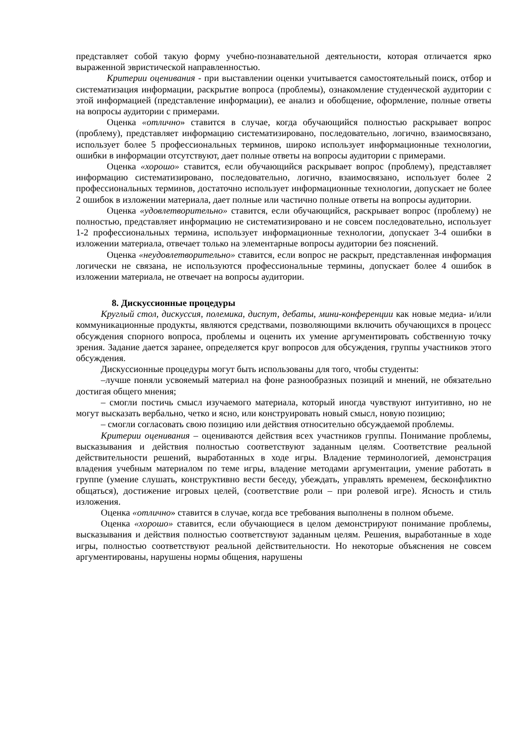представляет собой такую форму учебно-познавательной деятельности, которая отличается ярко выраженной эвристической направленностью.
Критерии оценивания - при выставлении оценки учитывается самостоятельный поиск, отбор и систематизация информации, раскрытие вопроса (проблемы), ознакомление студенческой аудитории с этой информацией (представление информации), ее анализ и обобщение, оформление, полные ответы на вопросы аудитории с примерами.
Оценка «отлично» ставится в случае, когда обучающийся полностью раскрывает вопрос (проблему), представляет информацию систематизировано, последовательно, логично, взаимосвязано, использует более 5 профессиональных терминов, широко использует информационные технологии, ошибки в информации отсутствуют, дает полные ответы на вопросы аудитории с примерами.
Оценка «хорошо» ставится, если обучающийся раскрывает вопрос (проблему), представляет информацию систематизировано, последовательно, логично, взаимосвязано, использует более 2 профессиональных терминов, достаточно использует информационные технологии, допускает не более 2 ошибок в изложении материала, дает полные или частично полные ответы на вопросы аудитории.
Оценка «удовлетворительно» ставится, если обучающийся, раскрывает вопрос (проблему) не полностью, представляет информацию не систематизировано и не совсем последовательно, использует 1-2 профессиональных термина, использует информационные технологии, допускает 3-4 ошибки в изложении материала, отвечает только на элементарные вопросы аудитории без пояснений.
Оценка «неудовлетворительно» ставится, если вопрос не раскрыт, представленная информация логически не связана, не используются профессиональные термины, допускает более 4 ошибок в изложении материала, не отвечает на вопросы аудитории.
8. Дискуссионные процедуры
Круглый стол, дискуссия, полемика, диспут, дебаты, мини-конференции как новые медиа- и/или коммуникационные продукты, являются средствами, позволяющими включить обучающихся в процесс обсуждения спорного вопроса, проблемы и оценить их умение аргументировать собственную точку зрения. Задание дается заранее, определяется круг вопросов для обсуждения, группы участников этого обсуждения.
Дискуссионные процедуры могут быть использованы для того, чтобы студенты:
–лучше поняли усвояемый материал на фоне разнообразных позиций и мнений, не обязательно достигая общего мнения;
– смогли постичь смысл изучаемого материала, который иногда чувствуют интуитивно, но не могут высказать вербально, четко и ясно, или конструировать новый смысл, новую позицию;
– смогли согласовать свою позицию или действия относительно обсуждаемой проблемы.
Критерии оценивания – оцениваются действия всех участников группы. Понимание проблемы, высказывания и действия полностью соответствуют заданным целям. Соответствие реальной действительности решений, выработанных в ходе игры. Владение терминологией, демонстрация владения учебным материалом по теме игры, владение методами аргументации, умение работать в группе (умение слушать, конструктивно вести беседу, убеждать, управлять временем, бесконфликтно общаться), достижение игровых целей, (соответствие роли – при ролевой игре). Ясность и стиль изложения.
Оценка «отлично» ставится в случае, когда все требования выполнены в полном объеме.
Оценка «хорошо» ставится, если обучающиеся в целом демонстрируют понимание проблемы, высказывания и действия полностью соответствуют заданным целям. Решения, выработанные в ходе игры, полностью соответствуют реальной действительности. Но некоторые объяснения не совсем аргументированы, нарушены нормы общения, нарушены